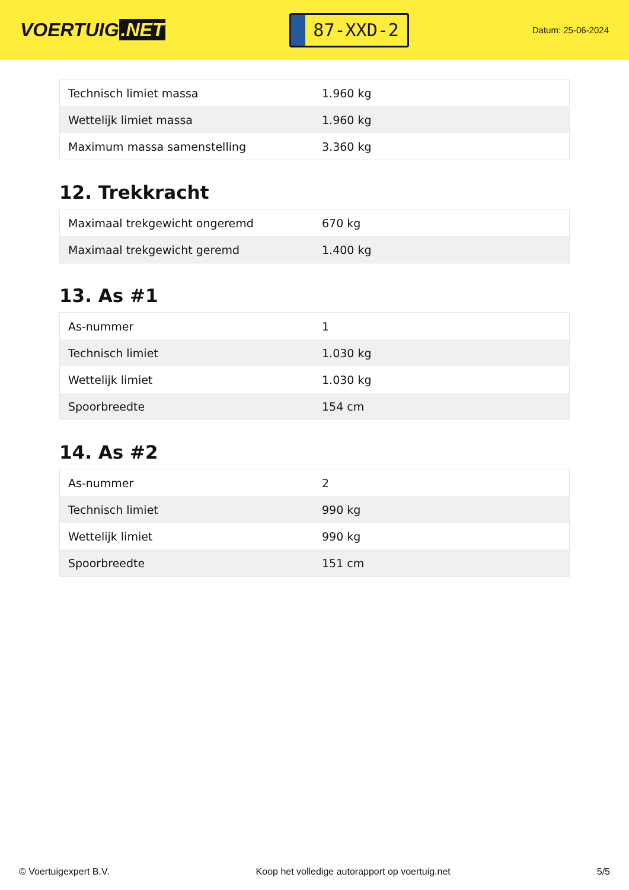VOERTUIG.NET
87-XXD-2
Datum: 25-06-2024
| Technisch limiet massa | 1.960 kg |
| Wettelijk limiet massa | 1.960 kg |
| Maximum massa samenstelling | 3.360 kg |
12. Trekkracht
| Maximaal trekgewicht ongeremd | 670 kg |
| Maximaal trekgewicht geremd | 1.400 kg |
13. As #1
| As-nummer | 1 |
| Technisch limiet | 1.030 kg |
| Wettelijk limiet | 1.030 kg |
| Spoorbreedte | 154 cm |
14. As #2
| As-nummer | 2 |
| Technisch limiet | 990 kg |
| Wettelijk limiet | 990 kg |
| Spoorbreedte | 151 cm |
© Voertuigexpert B.V. Koop het volledige autorapport op voertuig.net 5/5